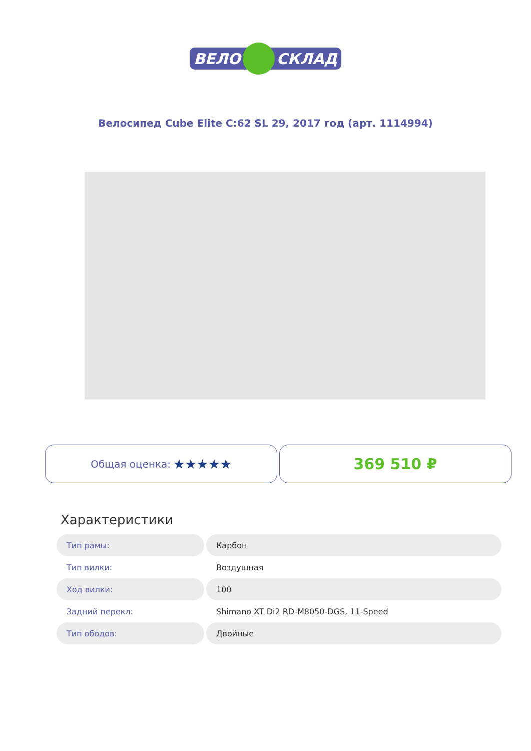ВЕЛО
СКЛАД
Велосипед Cube Elite C:62 SL 29, 2017 год (арт. 1114994)
Общая оценка: ★★★★★
369 510 ₽
Характеристики
| Тип рамы: | Карбон |
| Тип вилки: | Воздушная |
| Ход вилки: | 100 |
| Задний перекл: | Shimano XT Di2 RD-M8050-DGS, 11-Speed |
| Тип ободов: | Двойные |